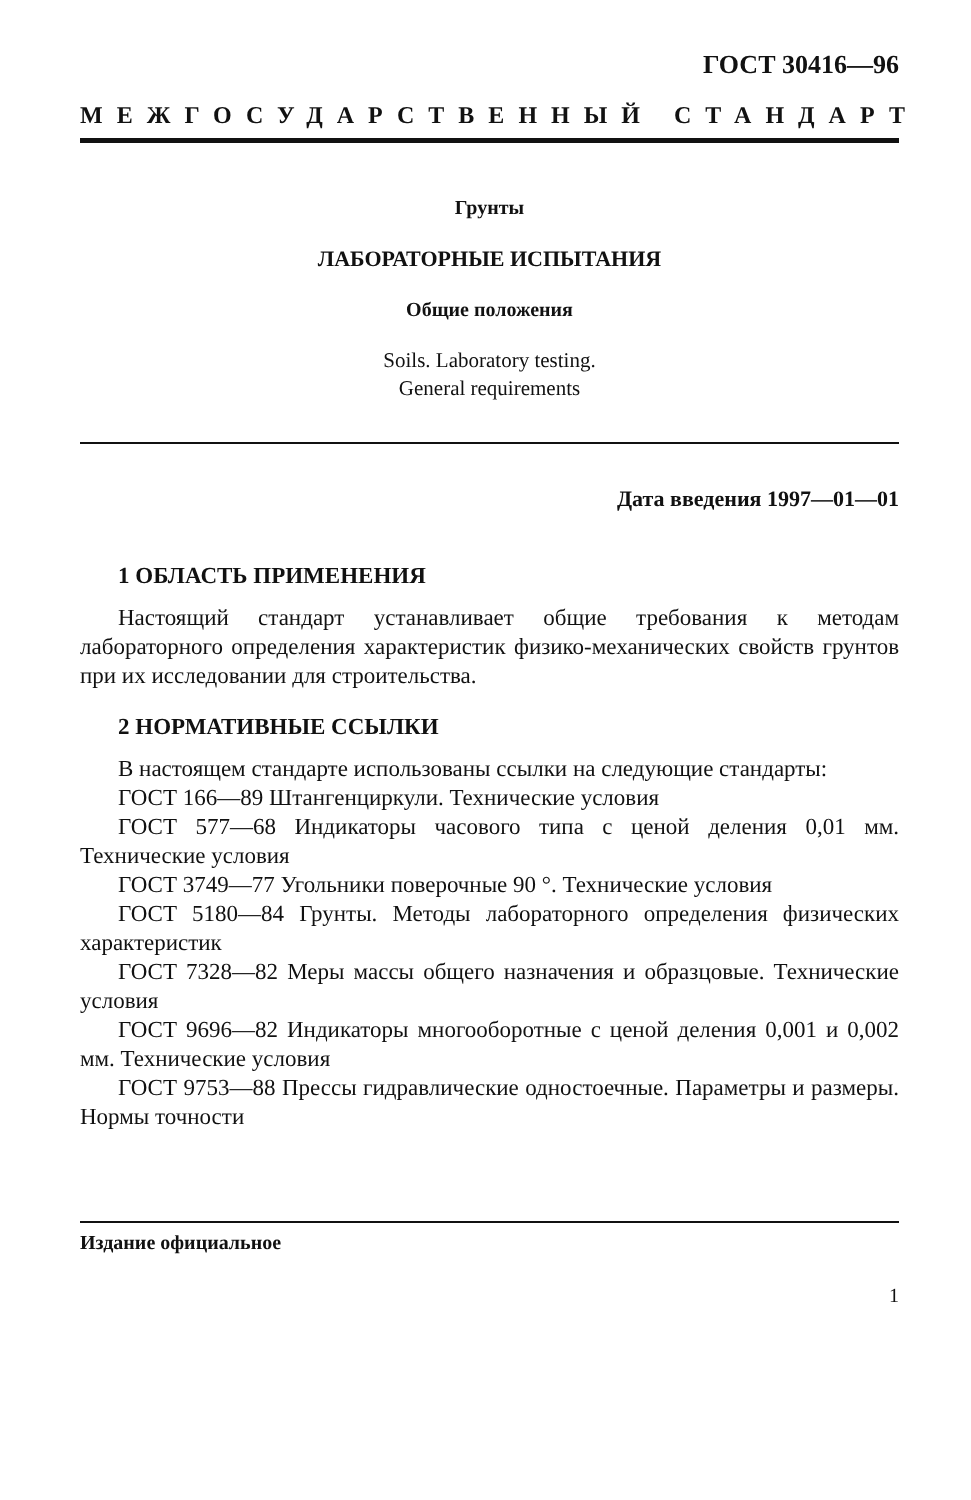ГОСТ 30416—96
МЕЖГОСУДАРСТВЕННЫЙ СТАНДАРТ
Грунты
ЛАБОРАТОРНЫЕ ИСПЫТАНИЯ
Общие положения
Soils. Laboratory testing.
General requirements
Дата введения 1997—01—01
1 ОБЛАСТЬ ПРИМЕНЕНИЯ
Настоящий стандарт устанавливает общие требования к методам лабораторного определения характеристик физико-механических свойств грунтов при их исследовании для строительства.
2 НОРМАТИВНЫЕ ССЫЛКИ
В настоящем стандарте использованы ссылки на следующие стандарты:
ГОСТ 166—89 Штангенциркули. Технические условия
ГОСТ 577—68 Индикаторы часового типа с ценой деления 0,01 мм. Технические условия
ГОСТ 3749—77 Угольники поверочные 90 °. Технические условия
ГОСТ 5180—84 Грунты. Методы лабораторного определения физических характеристик
ГОСТ 7328—82 Меры массы общего назначения и образцовые. Технические условия
ГОСТ 9696—82 Индикаторы многооборотные с ценой деления 0,001 и 0,002 мм. Технические условия
ГОСТ 9753—88 Прессы гидравлические одностоечные. Параметры и размеры. Нормы точности
Издание официальное
1